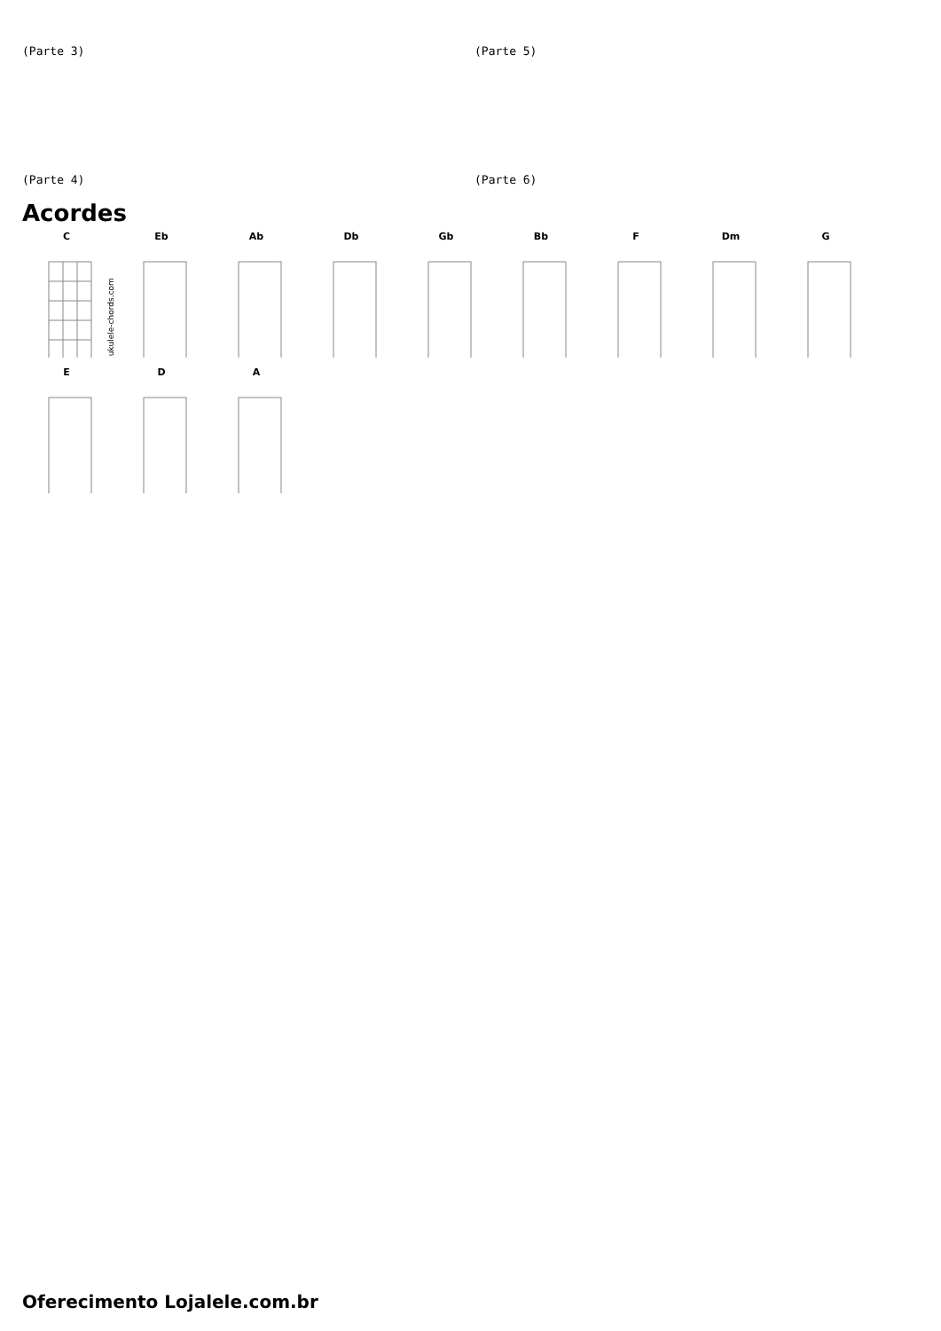(Parte 3)
(Parte 5)
(Parte 4)
(Parte 6)
Acordes
C
© ukulele-chords.com
Eb
Ab
Db
Gb
Bb
F
Dm
G
E
D
A
Oferecimento Lojalele.com.br